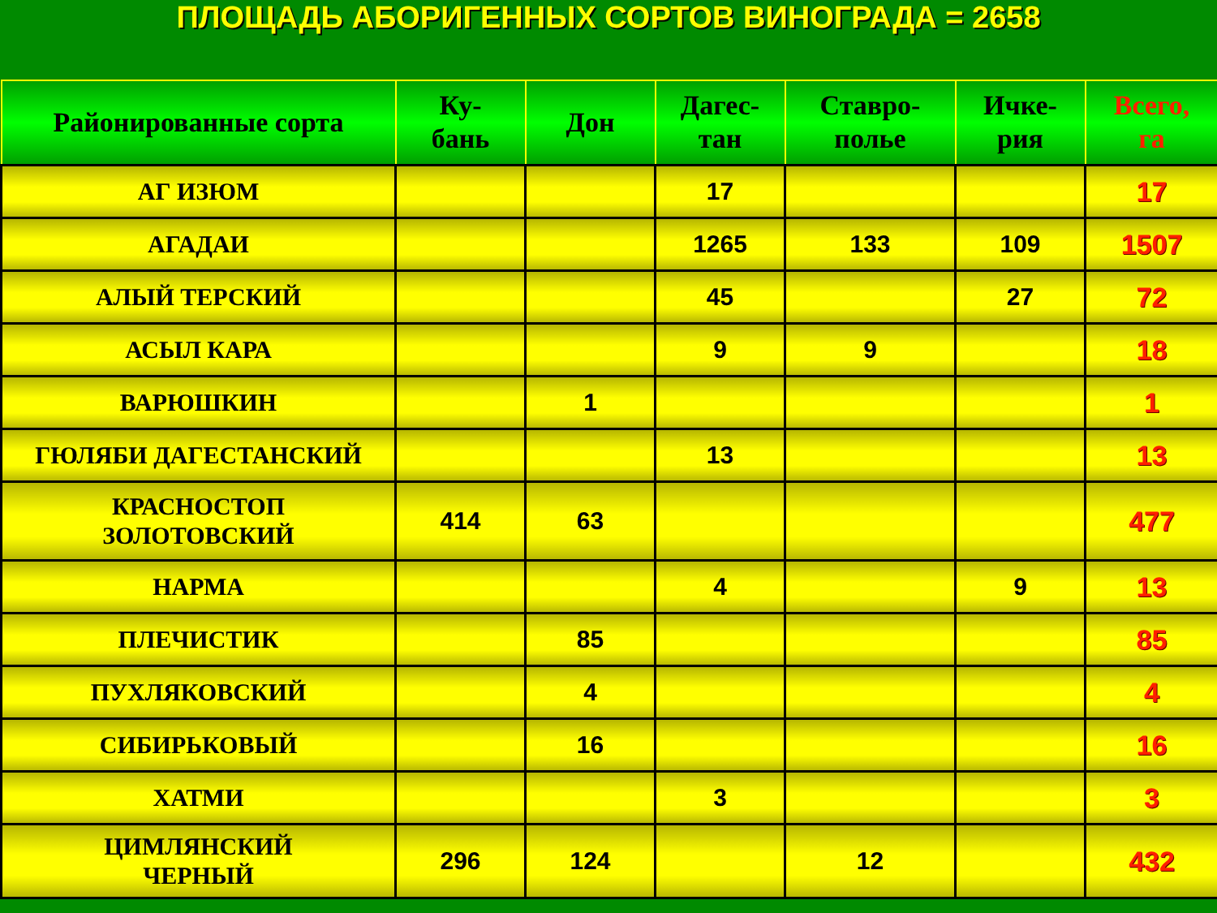ПЛОЩАДЬ АБОРИГЕННЫХ СОРТОВ ВИНОГРАДА = 2658
| Районированные сорта | Ку- бань | Дон | Дагес- тан | Ставро- полье | Ичке- рия | Всего, га |
| --- | --- | --- | --- | --- | --- | --- |
| АГ ИЗЮМ | | | 17 | | | 17 |
| АГАДАИ | | | 1265 | 133 | 109 | 1507 |
| АЛЫЙ ТЕРСКИЙ | | | 45 | | 27 | 72 |
| АСЫЛ КАРА | | | 9 | 9 | | 18 |
| ВАРЮШКИН | | 1 | | | | 1 |
| ГЮЛЯБИ ДАГЕСТАНСКИЙ | | | 13 | | | 13 |
| КРАСНОСТОП ЗОЛОТОВСКИЙ | 414 | 63 | | | | 477 |
| НАРМА | | | 4 | | 9 | 13 |
| ПЛЕЧИСТИК | | 85 | | | | 85 |
| ПУХЛЯКОВСКИЙ | | 4 | | | | 4 |
| СИБИРЬКОВЫЙ | | 16 | | | | 16 |
| ХАТМИ | | | 3 | | | 3 |
| ЦИМЛЯНСКИЙ ЧЕРНЫЙ | 296 | 124 | | 12 | | 432 |